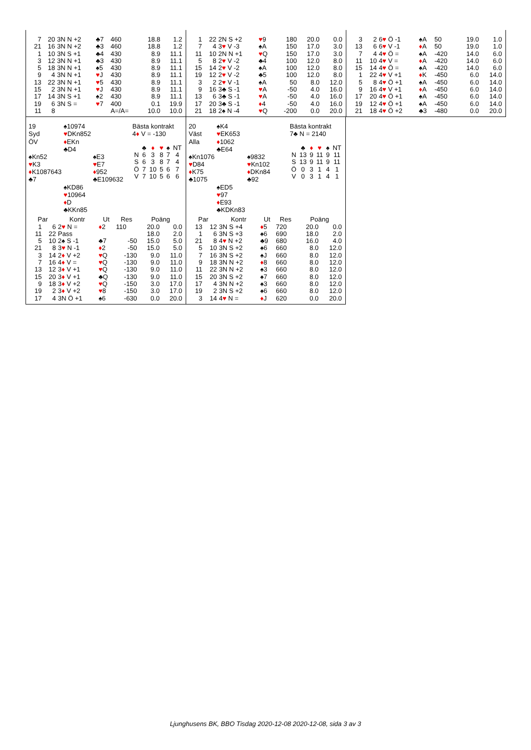| 7 | 20 | 3N N +2 | ♣7 | 460 | 18.8 | 1.2 |
| 21 | 16 | 3N N +2 | ♣3 | 460 | 18.8 | 1.2 |
| 1 | 10 | 3N S +1 | ♣4 | 430 | 8.9 | 11.1 |
| 3 | 12 | 3N N +1 | ♣3 | 430 | 8.9 | 11.1 |
| 5 | 18 | 3N N +1 | ♠5 | 430 | 8.9 | 11.1 |
| 9 | 4 | 3N N +1 | ♥ J | 430 | 8.9 | 11.1 |
| 13 | 22 | 3N N +1 | ♥ 5 | 430 | 8.9 | 11.1 |
| 15 | 2 | 3N N +1 | ♥ J | 430 | 8.9 | 11.1 |
| 17 | 14 | 3N S +1 | ♠2 | 430 | 8.9 | 11.1 |
| 19 | 6 | 3N S = | ♥ 7 | 400 | 0.1 | 19.9 |
| 11 | 8 | | | A=/A= | 10.0 | 10.0 |
| 1 | 22 | 2N S +2 | ♥ 9 | 180 | 20.0 | 0.0 |
| 7 | 4 | 3 ♥ V -3 | ♠A | 150 | 17.0 | 3.0 |
| 11 | 10 | 2N N +1 | ♥ Q | 150 | 17.0 | 3.0 |
| 5 | 8 | 2 ♥ V -2 | ♣4 | 100 | 12.0 | 8.0 |
| 15 | 14 | 2 ♥ V -2 | ♠A | 100 | 12.0 | 8.0 |
| 19 | 12 | 2 ♥ V -2 | ♣5 | 100 | 12.0 | 8.0 |
| 3 | 2 | 2 ♥ V -1 | ♠A | 50 | 8.0 | 12.0 |
| 9 | 16 | 3♣ S -1 | ♥ A | -50 | 4.0 | 16.0 |
| 13 | 6 | 3♣ S -1 | ♥ A | -50 | 4.0 | 16.0 |
| 17 | 20 | 3♣ S -1 | ♦ 4 | -50 | 4.0 | 16.0 |
| 21 | 18 | 2♠ N -4 | ♥ Q | -200 | 0.0 | 20.0 |
| 3 | 2 | 6 ♥ Ö -1 | ♠A | 50 | 19.0 | 1.0 |
| 13 | 6 | 6 ♥ V -1 | ♦ A | 50 | 19.0 | 1.0 |
| 7 | 4 | 4 ♥ Ö = | ♠A | -420 | 14.0 | 6.0 |
| 11 | 10 | 4 ♥ V = | ♦ A | -420 | 14.0 | 6.0 |
| 15 | 14 | 4 ♥ Ö = | ♠A | -420 | 14.0 | 6.0 |
| 1 | 22 | 4 ♥ V +1 | ♦ K | -450 | 6.0 | 14.0 |
| 5 | 8 | 4 ♥ Ö +1 | ♠A | -450 | 6.0 | 14.0 |
| 9 | 16 | 4 ♥ V +1 | ♦ A | -450 | 6.0 | 14.0 |
| 17 | 20 | 4 ♥ Ö +1 | ♠A | -450 | 6.0 | 14.0 |
| 19 | 12 | 4 ♥ Ö +1 | ♠A | -450 | 6.0 | 14.0 |
| 21 | 18 | 4 ♥ Ö +2 | ♣3 | -480 | 0.0 | 20.0 |
| 19 | ♠10974 | |
| Syd | ♥ DKn852 | |
| ÖV | ♦ EKn | |
| | ♣D4 | |
| ♠Kn52 | | ♠E3 |
| ♥ K3 | | ♥ E7 |
| ♦ K1087643 | | ♦ 952 |
| ♣7 | | ♣E109632 |
| | ♠KD86 | |
| | ♥ 10964 | |
| | ♦ D | |
| | ♣KKn85 | |
Bästa kontrakt
4♦ V = -130
| | ♣ | ♦ | ♥ | ♠ | NT |
| N | 6 | 3 | 8 | 7 | 4 |
| S | 6 | 3 | 8 | 7 | 4 |
| Ö | 7 | 10 | 5 | 6 | 7 |
| V | 7 | 10 | 5 | 6 | 6 |
| Par | | Kontr | Ut | Res | Poäng | |
| --- | --- | --- | --- | --- | --- | --- |
| 1 | 6 | 2 ♥ N = | ♦ 2 | 110 | 20.0 | 0.0 |
| 11 | 22 | Pass | | | 18.0 | 2.0 |
| 5 | 10 | 2♠ S -1 | ♣7 | -50 | 15.0 | 5.0 |
| 21 | 8 | 3 ♥ N -1 | ♦ 2 | -50 | 15.0 | 5.0 |
| 3 | 14 | 2 ♦ V +2 | ♥ Q | -130 | 9.0 | 11.0 |
| 7 | 16 | 4 ♦ V = | ♥ Q | -130 | 9.0 | 11.0 |
| 13 | 12 | 3 ♦ V +1 | ♥ Q | -130 | 9.0 | 11.0 |
| 15 | 20 | 3 ♦ V +1 | ♣Q | -130 | 9.0 | 11.0 |
| 9 | 18 | 3 ♦ V +2 | ♥ Q | -150 | 3.0 | 17.0 |
| 19 | 2 | 3 ♦ V +2 | ♥ 8 | -150 | 3.0 | 17.0 |
| 17 | 4 | 3N Ö +1 | ♠6 | -630 | 0.0 | 20.0 |
| 20 | ♠K4 | |
| Väst | ♥ EK653 | |
| Alla | ♦ 1062 | |
| | ♣E64 | |
| ♠Kn1076 | | ♠9832 |
| ♥ D84 | | ♥ Kn102 |
| ♦ K75 | | ♦ DKn84 |
| ♣1075 | | ♣92 |
| | ♠ED5 | |
| | ♥ 97 | |
| | ♦ E93 | |
| | ♣KDKn83 | |
Bästa kontrakt
7♣ N = 2140
| | ♣ | ♦ | ♥ | ♠ | NT |
| N | 13 | 9 | 11 | 9 | 11 |
| S | 13 | 9 | 11 | 9 | 11 |
| Ö | 0 | 3 | 1 | 4 | 1 |
| V | 0 | 3 | 1 | 4 | 1 |
| Par | | Kontr | Ut | Res | Poäng | |
| --- | --- | --- | --- | --- | --- | --- |
| 13 | 12 | 3N S +4 | ♦ 5 | 720 | 20.0 | 0.0 |
| 1 | 6 | 3N S +3 | ♠6 | 690 | 18.0 | 2.0 |
| 21 | 8 | 4 ♥ N +2 | ♣9 | 680 | 16.0 | 4.0 |
| 5 | 10 | 3N S +2 | ♠6 | 660 | 8.0 | 12.0 |
| 7 | 16 | 3N S +2 | ♠J | 660 | 8.0 | 12.0 |
| 9 | 18 | 3N N +2 | ♦ 8 | 660 | 8.0 | 12.0 |
| 11 | 22 | 3N N +2 | ♠3 | 660 | 8.0 | 12.0 |
| 15 | 20 | 3N S +2 | ♠7 | 660 | 8.0 | 12.0 |
| 17 | 4 | 3N N +2 | ♠3 | 660 | 8.0 | 12.0 |
| 19 | 2 | 3N S +2 | ♠6 | 660 | 8.0 | 12.0 |
| 3 | 14 | 4 ♥ N = | ♦ J | 620 | 0.0 | 20.0 |
Ljunghusens BK, BBO Tisdag 2020-12-08 2020-12-08, sida 3 av 3